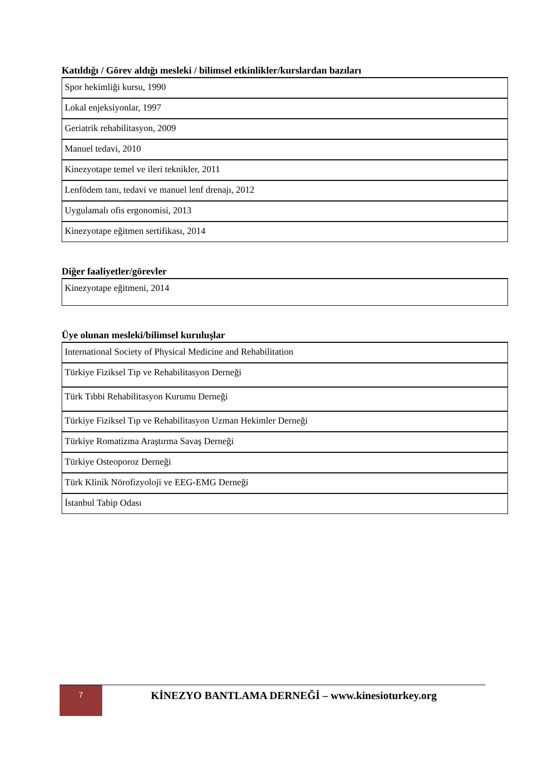Katıldığı / Görev aldığı mesleki / bilimsel etkinlikler/kurslardan bazıları
| Spor hekimliği kursu, 1990 |
| Lokal enjeksiyonlar, 1997 |
| Geriatrik rehabilitasyon, 2009 |
| Manuel tedavi, 2010 |
| Kinezyotape temel ve ileri teknikler, 2011 |
| Lenfödem tanı, tedavi ve manuel lenf drenajı, 2012 |
| Uygulamalı ofis ergonomisi, 2013 |
| Kinezyotape eğitmen sertifikası, 2014 |
Diğer faaliyetler/görevler
| Kinezyotape eğitmeni, 2014 |
Üye olunan mesleki/bilimsel kuruluşlar
| International Society of Physical Medicine and Rehabilitation |
| Türkiye Fiziksel Tıp ve Rehabilitasyon Derneği |
| Türk Tıbbi Rehabilitasyon Kurumu Derneği |
| Türkiye Fiziksel Tıp ve Rehabilitasyon Uzman Hekimler Derneği |
| Türkiye Romatizma Araştırma Savaş Derneği |
| Türkiye Osteoporoz Derneği |
| Türk Klinik Nörofizyoloji ve EEG-EMG Derneği |
| İstanbul Tabip Odası |
7
KİNEZYO BANTLAMA DERNEĞİ – www.kinesioturkey.org